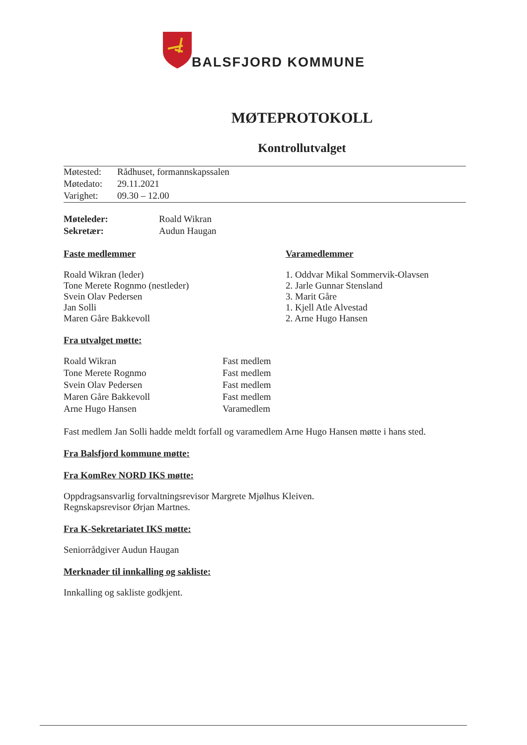BALSFJORD KOMMUNE
MØTEPROTOKOLL
Kontrollutvalget
| Møtested: | Rådhuset, formannskapssalen |
| Møtedato: | 29.11.2021 |
| Varighet: | 09.30 – 12.00 |
| Møteleder: | Roald Wikran |
| Sekretær: | Audun Haugan |
Faste medlemmer
Roald Wikran (leder)
Tone Merete Rognmo (nestleder)
Svein Olav Pedersen
Jan Solli
Maren Gåre Bakkevoll
Varamedlemmer
1. Oddvar Mikal Sommervik-Olavsen
2. Jarle Gunnar Stensland
3. Marit Gåre
1. Kjell Atle Alvestad
2. Arne Hugo Hansen
Fra utvalget møtte:
| Roald Wikran | Fast medlem |
| Tone Merete Rognmo | Fast medlem |
| Svein Olav Pedersen | Fast medlem |
| Maren Gåre Bakkevoll | Fast medlem |
| Arne Hugo Hansen | Varamedlem |
Fast medlem Jan Solli hadde meldt forfall og varamedlem Arne Hugo Hansen møtte i hans sted.
Fra Balsfjord kommune møtte:
Fra KomRev NORD IKS møtte:
Oppdragsansvarlig forvaltningsrevisor Margrete Mjølhus Kleiven.
Regnskapsrevisor Ørjan Martnes.
Fra K-Sekretariatet IKS møtte:
Seniorrådgiver Audun Haugan
Merknader til innkalling og sakliste:
Innkalling og sakliste godkjent.